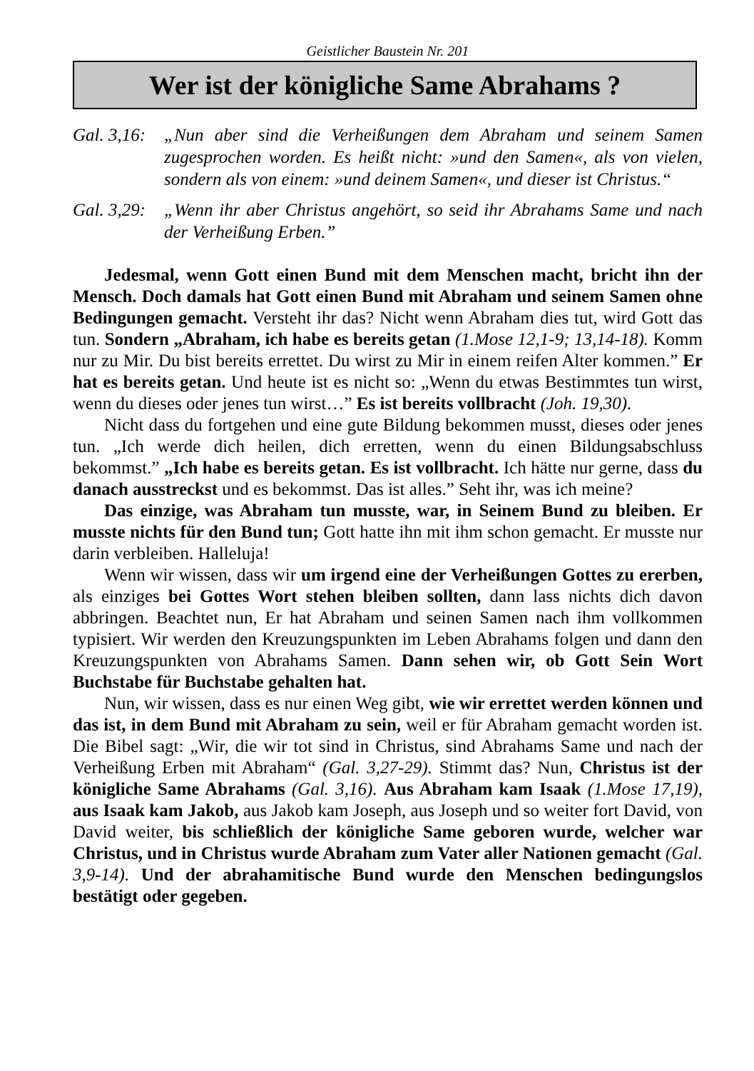Geistlicher Baustein Nr. 201
Wer ist der königliche Same Abrahams ?
Gal. 3,16: „Nun aber sind die Verheißungen dem Abraham und seinem Samen zugesprochen worden. Es heißt nicht: »und den Samen«, als von vielen, sondern als von einem: »und deinem Samen«, und dieser ist Christus.“
Gal. 3,29: „Wenn ihr aber Christus angehört, so seid ihr Abrahams Same und nach der Verheißung Erben.”
Jedesmal, wenn Gott einen Bund mit dem Menschen macht, bricht ihn der Mensch. Doch damals hat Gott einen Bund mit Abraham und seinem Samen ohne Bedingungen gemacht. Versteht ihr das? Nicht wenn Abraham dies tut, wird Gott das tun. Sondern „Abraham, ich habe es bereits getan (1.Mose 12,1-9; 13,14-18). Komm nur zu Mir. Du bist bereits errettet. Du wirst zu Mir in einem reifen Alter kommen.” Er hat es bereits getan. Und heute ist es nicht so: „Wenn du etwas Bestimmtes tun wirst, wenn du dieses oder jenes tun wirst…” Es ist bereits vollbracht (Joh. 19,30).
Nicht dass du fortgehen und eine gute Bildung bekommen musst, dieses oder jenes tun. „Ich werde dich heilen, dich erretten, wenn du einen Bildungsabschluss bekommst.” „Ich habe es bereits getan. Es ist vollbracht. Ich hätte nur gerne, dass du danach ausstreckst und es bekommst. Das ist alles.” Seht ihr, was ich meine?
Das einzige, was Abraham tun musste, war, in Seinem Bund zu bleiben. Er musste nichts für den Bund tun; Gott hatte ihn mit ihm schon gemacht. Er musste nur darin verbleiben. Halleluja!
Wenn wir wissen, dass wir um irgend eine der Verheißungen Gottes zu ererben, als einziges bei Gottes Wort stehen bleiben sollten, dann lass nichts dich davon abbringen. Beachtet nun, Er hat Abraham und seinen Samen nach ihm vollkommen typisiert. Wir werden den Kreuzungspunkten im Leben Abrahams folgen und dann den Kreuzungspunkten von Abrahams Samen. Dann sehen wir, ob Gott Sein Wort Buchstabe für Buchstabe gehalten hat.
Nun, wir wissen, dass es nur einen Weg gibt, wie wir errettet werden können und das ist, in dem Bund mit Abraham zu sein, weil er für Abraham gemacht worden ist. Die Bibel sagt: „Wir, die wir tot sind in Christus, sind Abrahams Same und nach der Verheißung Erben mit Abraham“ (Gal. 3,27-29). Stimmt das? Nun, Christus ist der königliche Same Abrahams (Gal. 3,16). Aus Abraham kam Isaak (1.Mose 17,19), aus Isaak kam Jakob, aus Jakob kam Joseph, aus Joseph und so weiter fort David, von David weiter, bis schließlich der königliche Same geboren wurde, welcher war Christus, und in Christus wurde Abraham zum Vater aller Nationen gemacht (Gal. 3,9-14). Und der abrahamitische Bund wurde den Menschen bedingungslos bestätigt oder gegeben.